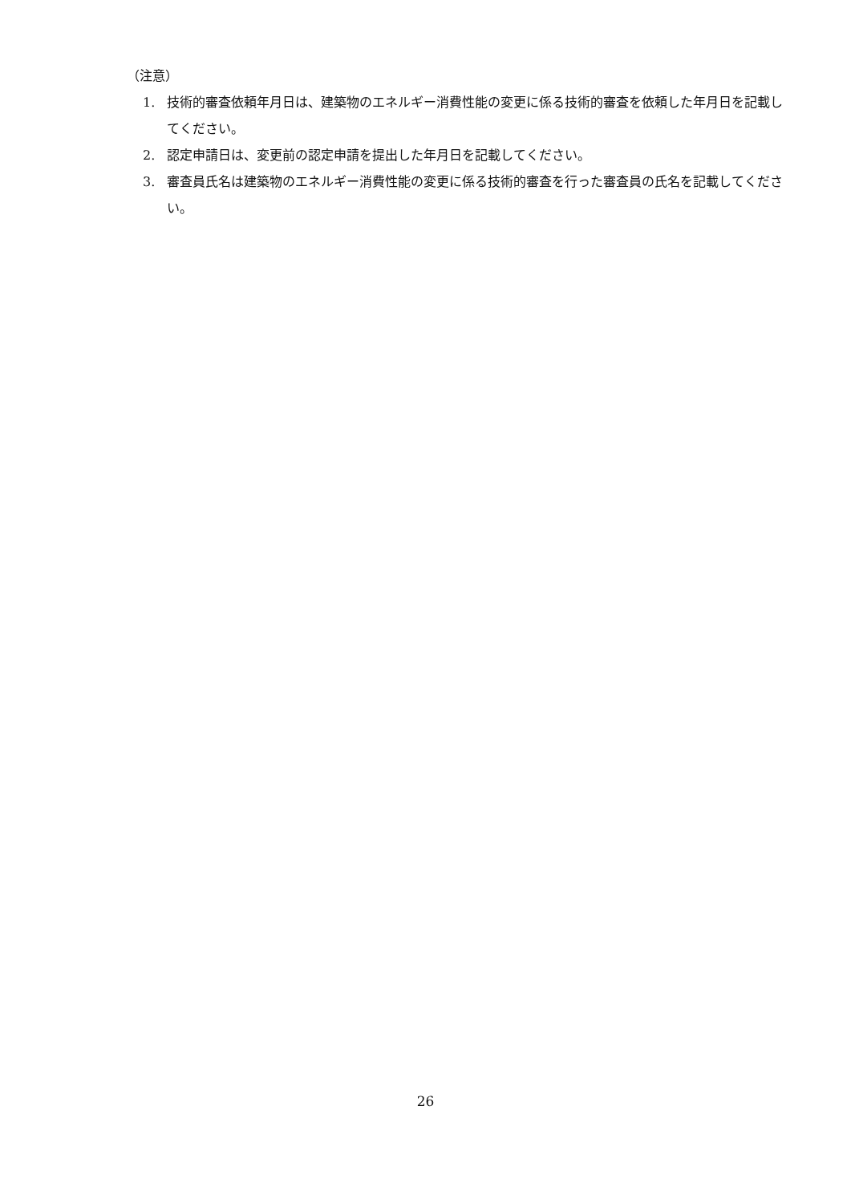（注意）
1. 技術的審査依頼年月日は、建築物のエネルギー消費性能の変更に係る技術的審査を依頼した年月日を記載してください。
2. 認定申請日は、変更前の認定申請を提出した年月日を記載してください。
3. 審査員氏名は建築物のエネルギー消費性能の変更に係る技術的審査を行った審査員の氏名を記載してください。
26